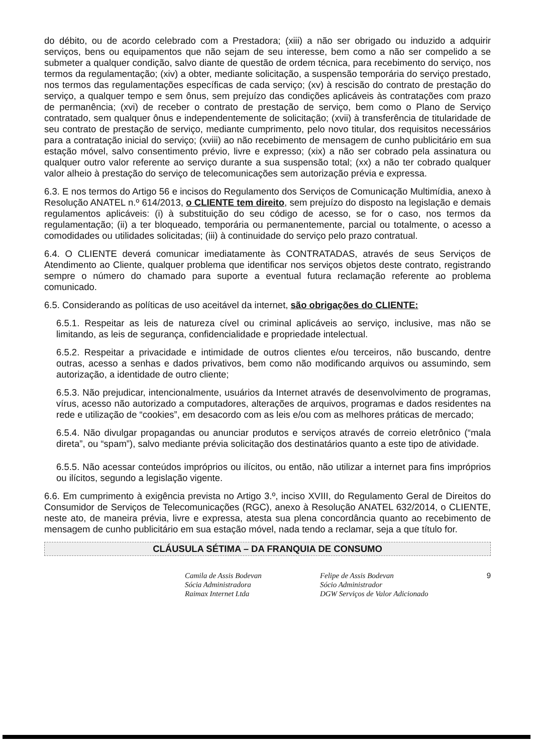do débito, ou de acordo celebrado com a Prestadora; (xiii) a não ser obrigado ou induzido a adquirir serviços, bens ou equipamentos que não sejam de seu interesse, bem como a não ser compelido a se submeter a qualquer condição, salvo diante de questão de ordem técnica, para recebimento do serviço, nos termos da regulamentação; (xiv) a obter, mediante solicitação, a suspensão temporária do serviço prestado, nos termos das regulamentações específicas de cada serviço; (xv) à rescisão do contrato de prestação do serviço, a qualquer tempo e sem ônus, sem prejuízo das condições aplicáveis às contratações com prazo de permanência; (xvi) de receber o contrato de prestação de serviço, bem como o Plano de Serviço contratado, sem qualquer ônus e independentemente de solicitação; (xvii) à transferência de titularidade de seu contrato de prestação de serviço, mediante cumprimento, pelo novo titular, dos requisitos necessários para a contratação inicial do serviço; (xviii) ao não recebimento de mensagem de cunho publicitário em sua estação móvel, salvo consentimento prévio, livre e expresso; (xix) a não ser cobrado pela assinatura ou qualquer outro valor referente ao serviço durante a sua suspensão total; (xx) a não ter cobrado qualquer valor alheio à prestação do serviço de telecomunicações sem autorização prévia e expressa.
6.3. E nos termos do Artigo 56 e incisos do Regulamento dos Serviços de Comunicação Multimídia, anexo à Resolução ANATEL n.º 614/2013, o CLIENTE tem direito, sem prejuízo do disposto na legislação e demais regulamentos aplicáveis: (i) à substituição do seu código de acesso, se for o caso, nos termos da regulamentação; (ii) a ter bloqueado, temporária ou permanentemente, parcial ou totalmente, o acesso a comodidades ou utilidades solicitadas; (iii) à continuidade do serviço pelo prazo contratual.
6.4. O CLIENTE deverá comunicar imediatamente às CONTRATADAS, através de seus Serviços de Atendimento ao Cliente, qualquer problema que identificar nos serviços objetos deste contrato, registrando sempre o número do chamado para suporte a eventual futura reclamação referente ao problema comunicado.
6.5. Considerando as políticas de uso aceitável da internet, são obrigações do CLIENTE:
6.5.1. Respeitar as leis de natureza cível ou criminal aplicáveis ao serviço, inclusive, mas não se limitando, as leis de segurança, confidencialidade e propriedade intelectual.
6.5.2. Respeitar a privacidade e intimidade de outros clientes e/ou terceiros, não buscando, dentre outras, acesso a senhas e dados privativos, bem como não modificando arquivos ou assumindo, sem autorização, a identidade de outro cliente;
6.5.3. Não prejudicar, intencionalmente, usuários da Internet através de desenvolvimento de programas, vírus, acesso não autorizado a computadores, alterações de arquivos, programas e dados residentes na rede e utilização de “cookies”, em desacordo com as leis e/ou com as melhores práticas de mercado;
6.5.4. Não divulgar propagandas ou anunciar produtos e serviços através de correio eletrônico (“mala direta”, ou “spam”), salvo mediante prévia solicitação dos destinatários quanto a este tipo de atividade.
6.5.5. Não acessar conteúdos impróprios ou ilícitos, ou então, não utilizar a internet para fins impróprios ou ilícitos, segundo a legislação vigente.
6.6. Em cumprimento à exigência prevista no Artigo 3.º, inciso XVIII, do Regulamento Geral de Direitos do Consumidor de Serviços de Telecomunicações (RGC), anexo à Resolução ANATEL 632/2014, o CLIENTE, neste ato, de maneira prévia, livre e expressa, atesta sua plena concordância quanto ao recebimento de mensagem de cunho publicitário em sua estação móvel, nada tendo a reclamar, seja a que título for.
CLÁUSULA SÉTIMA – DA FRANQUIA DE CONSUMO
Camila de Assis Bodevan
Sócia Administradora
Raimax Internet Ltda
Felipe de Assis Bodevan
Sócio Administrador
DGW Serviços de Valor Adicionado
9